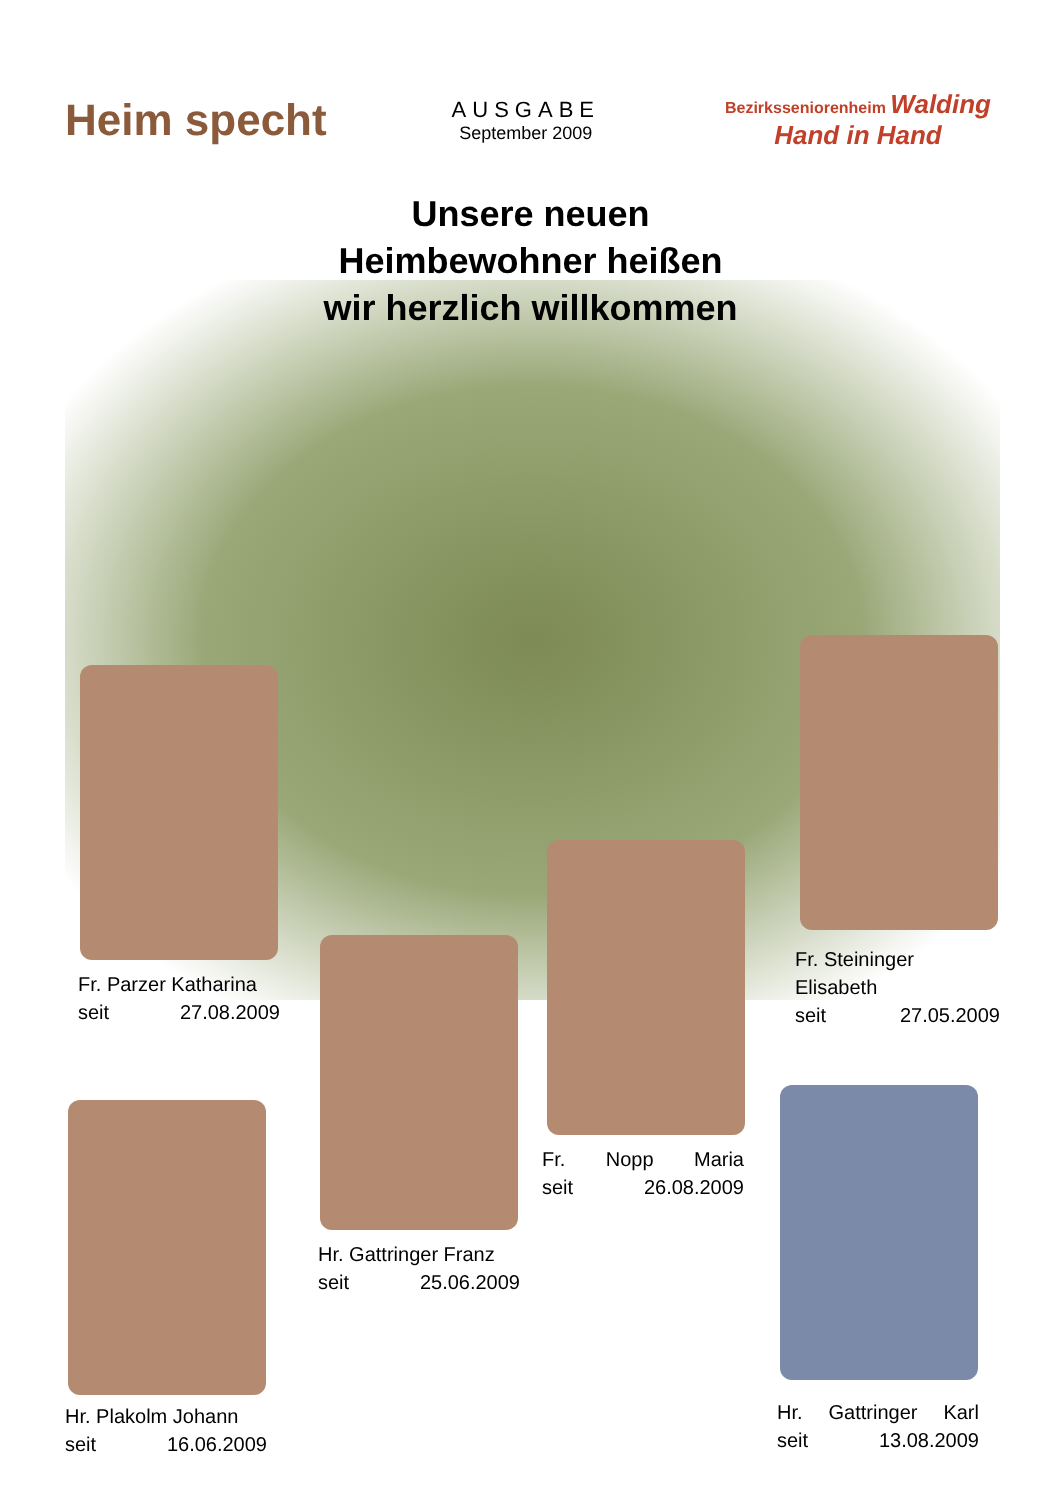Heim specht
AUSGABE
September 2009
Bezirksseniorenheim Walding
Hand in Hand
Unsere neuen
Heimbewohner heißen
wir herzlich willkommen
Fr. Parzer Katharina
seit 27.08.2009
Fr. Steininger
Elisabeth
seit 27.05.2009
Fr. Nopp Maria
seit 26.08.2009
Hr. Gattringer Franz
seit 25.06.2009
Hr. Plakolm Johann
seit 16.06.2009
Hr. Gattringer Karl
seit 13.08.2009